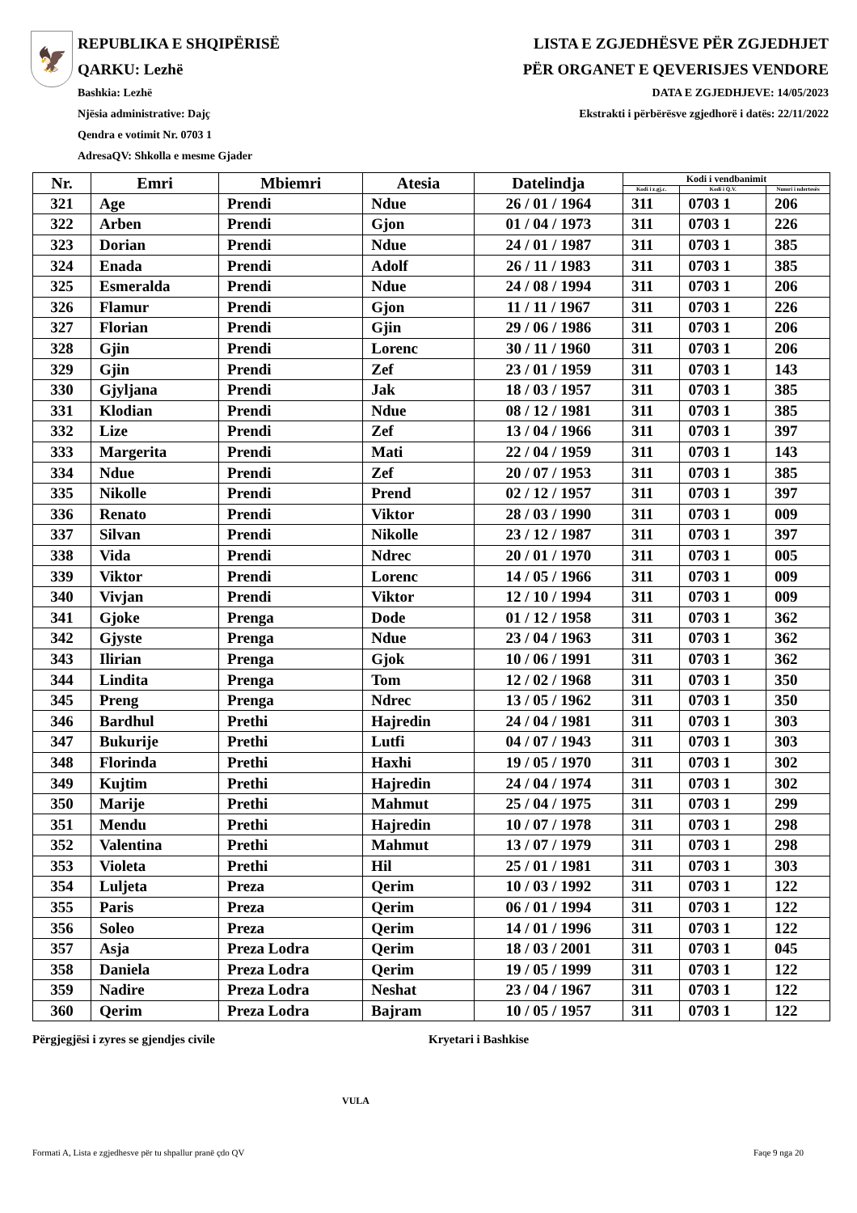🦅
REPUBLIKA E SHQIPËRISË
QARKU: Lezhë
Bashkia: Lezhë
Njësia administrative: Dajç
Qendra e votimit Nr. 0703 1
AdresaQV: Shkolla e mesme Gjader
LISTA E ZGJEDHËSVE PËR ZGJEDHJET
PËR ORGANET E QEVERISJES VENDORE
DATA E ZGJEDHJEVE: 14/05/2023
Ekstrakti i përbërësve zgjedhorë i datës: 22/11/2022
| Nr. | Emri | Mbiemri | Atesia | Datelindja | Kodi i vendbanimit | | |
| --- | --- | --- | --- | --- | --- | --- | --- |
| | | | | | Kodi i z.gj.c. | Kodi i Q.V. | Numri i ndertesës |
| 321 | Age | Prendi | Ndue | 26 / 01 / 1964 | 311 | 0703 1 | 206 |
| 322 | Arben | Prendi | Gjon | 01 / 04 / 1973 | 311 | 0703 1 | 226 |
| 323 | Dorian | Prendi | Ndue | 24 / 01 / 1987 | 311 | 0703 1 | 385 |
| 324 | Enada | Prendi | Adolf | 26 / 11 / 1983 | 311 | 0703 1 | 385 |
| 325 | Esmeralda | Prendi | Ndue | 24 / 08 / 1994 | 311 | 0703 1 | 206 |
| 326 | Flamur | Prendi | Gjon | 11 / 11 / 1967 | 311 | 0703 1 | 226 |
| 327 | Florian | Prendi | Gjin | 29 / 06 / 1986 | 311 | 0703 1 | 206 |
| 328 | Gjin | Prendi | Lorenc | 30 / 11 / 1960 | 311 | 0703 1 | 206 |
| 329 | Gjin | Prendi | Zef | 23 / 01 / 1959 | 311 | 0703 1 | 143 |
| 330 | Gjyljana | Prendi | Jak | 18 / 03 / 1957 | 311 | 0703 1 | 385 |
| 331 | Klodian | Prendi | Ndue | 08 / 12 / 1981 | 311 | 0703 1 | 385 |
| 332 | Lize | Prendi | Zef | 13 / 04 / 1966 | 311 | 0703 1 | 397 |
| 333 | Margerita | Prendi | Mati | 22 / 04 / 1959 | 311 | 0703 1 | 143 |
| 334 | Ndue | Prendi | Zef | 20 / 07 / 1953 | 311 | 0703 1 | 385 |
| 335 | Nikolle | Prendi | Prend | 02 / 12 / 1957 | 311 | 0703 1 | 397 |
| 336 | Renato | Prendi | Viktor | 28 / 03 / 1990 | 311 | 0703 1 | 009 |
| 337 | Silvan | Prendi | Nikolle | 23 / 12 / 1987 | 311 | 0703 1 | 397 |
| 338 | Vida | Prendi | Ndrec | 20 / 01 / 1970 | 311 | 0703 1 | 005 |
| 339 | Viktor | Prendi | Lorenc | 14 / 05 / 1966 | 311 | 0703 1 | 009 |
| 340 | Vivjan | Prendi | Viktor | 12 / 10 / 1994 | 311 | 0703 1 | 009 |
| 341 | Gjoke | Prenga | Dode | 01 / 12 / 1958 | 311 | 0703 1 | 362 |
| 342 | Gjyste | Prenga | Ndue | 23 / 04 / 1963 | 311 | 0703 1 | 362 |
| 343 | Ilirian | Prenga | Gjok | 10 / 06 / 1991 | 311 | 0703 1 | 362 |
| 344 | Lindita | Prenga | Tom | 12 / 02 / 1968 | 311 | 0703 1 | 350 |
| 345 | Preng | Prenga | Ndrec | 13 / 05 / 1962 | 311 | 0703 1 | 350 |
| 346 | Bardhul | Prethi | Hajredin | 24 / 04 / 1981 | 311 | 0703 1 | 303 |
| 347 | Bukurije | Prethi | Lutfi | 04 / 07 / 1943 | 311 | 0703 1 | 303 |
| 348 | Florinda | Prethi | Haxhi | 19 / 05 / 1970 | 311 | 0703 1 | 302 |
| 349 | Kujtim | Prethi | Hajredin | 24 / 04 / 1974 | 311 | 0703 1 | 302 |
| 350 | Marije | Prethi | Mahmut | 25 / 04 / 1975 | 311 | 0703 1 | 299 |
| 351 | Mendu | Prethi | Hajredin | 10 / 07 / 1978 | 311 | 0703 1 | 298 |
| 352 | Valentina | Prethi | Mahmut | 13 / 07 / 1979 | 311 | 0703 1 | 298 |
| 353 | Violeta | Prethi | Hil | 25 / 01 / 1981 | 311 | 0703 1 | 303 |
| 354 | Luljeta | Preza | Qerim | 10 / 03 / 1992 | 311 | 0703 1 | 122 |
| 355 | Paris | Preza | Qerim | 06 / 01 / 1994 | 311 | 0703 1 | 122 |
| 356 | Soleo | Preza | Qerim | 14 / 01 / 1996 | 311 | 0703 1 | 122 |
| 357 | Asja | Preza Lodra | Qerim | 18 / 03 / 2001 | 311 | 0703 1 | 045 |
| 358 | Daniela | Preza Lodra | Qerim | 19 / 05 / 1999 | 311 | 0703 1 | 122 |
| 359 | Nadire | Preza Lodra | Neshat | 23 / 04 / 1967 | 311 | 0703 1 | 122 |
| 360 | Qerim | Preza Lodra | Bajram | 10 / 05 / 1957 | 311 | 0703 1 | 122 |
Përgjegjësi i zyres se gjendjes civile Kryetari i Bashkise
VULA
Formati A, Lista e zgjedhesve për tu shpallur pranë çdo QV Faqe 9 nga 20